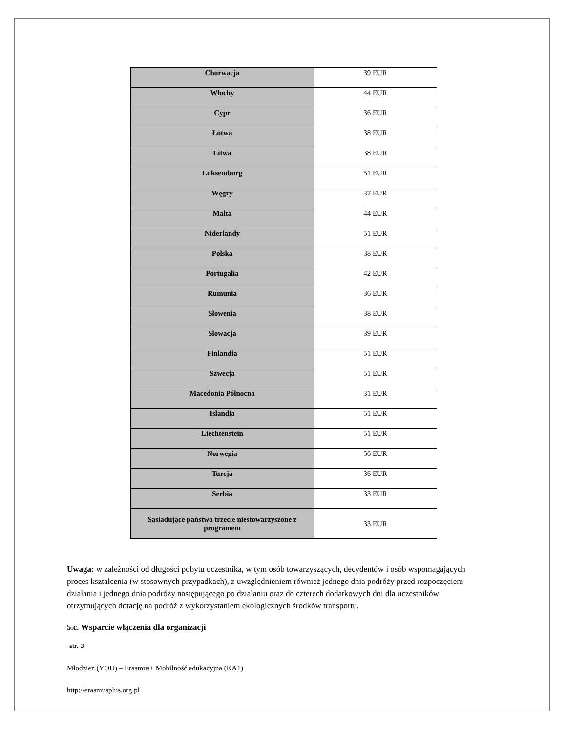| Chorwacja | 39 EUR |
| Włochy | 44 EUR |
| Cypr | 36 EUR |
| Łotwa | 38 EUR |
| Litwa | 38 EUR |
| Luksemburg | 51 EUR |
| Węgry | 37 EUR |
| Malta | 44 EUR |
| Niderlandy | 51 EUR |
| Polska | 38 EUR |
| Portugalia | 42 EUR |
| Rumunia | 36 EUR |
| Słowenia | 38 EUR |
| Słowacja | 39 EUR |
| Finlandia | 51 EUR |
| Szwecja | 51 EUR |
| Macedonia Północna | 31 EUR |
| Islandia | 51 EUR |
| Liechtenstein | 51 EUR |
| Norwegia | 56 EUR |
| Turcja | 36 EUR |
| Serbia | 33 EUR |
| Sąsiadujące państwa trzecie niestowarzyszone z programem | 33 EUR |
Uwaga: w zależności od długości pobytu uczestnika, w tym osób towarzyszących, decydentów i osób wspomagających proces kształcenia (w stosownych przypadkach), z uwzględnieniem również jednego dnia podróży przed rozpoczęciem działania i jednego dnia podróży następującego po działaniu oraz do czterech dodatkowych dni dla uczestników otrzymujących dotację na podróż z wykorzystaniem ekologicznych środków transportu.
5.c. Wsparcie włączenia dla organizacji
str. 3
Młodzież (YOU) – Erasmus+ Mobilność edukacyjna (KA1)
http://erasmusplus.org.pl